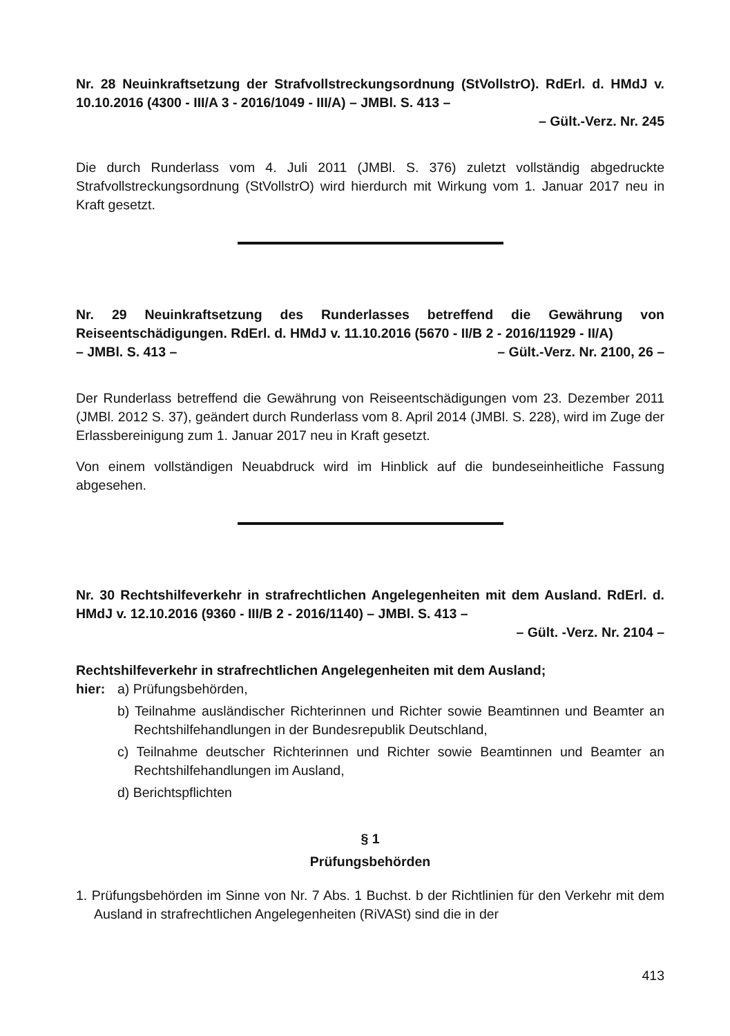Nr. 28 Neuinkraftsetzung der Strafvollstreckungsordnung (StVollstrO). RdErl. d. HMdJ v. 10.10.2016 (4300 - III/A 3 - 2016/1049 - III/A) – JMBl. S. 413 –
– Gült.-Verz. Nr. 245
Die durch Runderlass vom 4. Juli 2011 (JMBl. S. 376) zuletzt vollständig abgedruckte Strafvollstreckungsordnung (StVollstrO) wird hierdurch mit Wirkung vom 1. Januar 2017 neu in Kraft gesetzt.
Nr. 29 Neuinkraftsetzung des Runderlasses betreffend die Gewährung von Reiseentschädigungen. RdErl. d. HMdJ v. 11.10.2016 (5670 - II/B 2 - 2016/11929 - II/A)
– JMBl. S. 413 – – Gült.-Verz. Nr. 2100, 26 –
Der Runderlass betreffend die Gewährung von Reiseentschädigungen vom 23. Dezember 2011 (JMBl. 2012 S. 37), geändert durch Runderlass vom 8. April 2014 (JMBl. S. 228), wird im Zuge der Erlassbereinigung zum 1. Januar 2017 neu in Kraft gesetzt.
Von einem vollständigen Neuabdruck wird im Hinblick auf die bundeseinheitliche Fassung abgesehen.
Nr. 30 Rechtshilfeverkehr in strafrechtlichen Angelegenheiten mit dem Ausland. RdErl. d. HMdJ v. 12.10.2016 (9360 - III/B 2 - 2016/1140) – JMBl. S. 413 –
– Gült. -Verz. Nr. 2104 –
Rechtshilfeverkehr in strafrechtlichen Angelegenheiten mit dem Ausland;
hier: a) Prüfungsbehörden,
b) Teilnahme ausländischer Richterinnen und Richter sowie Beamtinnen und Beamter an Rechtshilfehandlungen in der Bundesrepublik Deutschland,
c) Teilnahme deutscher Richterinnen und Richter sowie Beamtinnen und Beamter an Rechtshilfehandlungen im Ausland,
d) Berichtspflichten
§ 1
Prüfungsbehörden
1. Prüfungsbehörden im Sinne von Nr. 7 Abs. 1 Buchst. b der Richtlinien für den Verkehr mit dem Ausland in strafrechtlichen Angelegenheiten (RiVASt) sind die in der
413